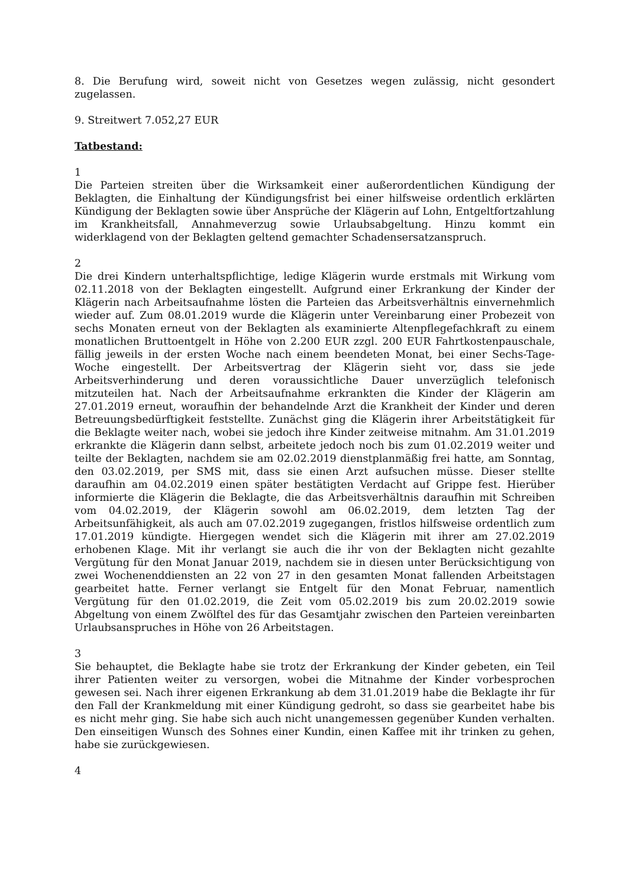8. Die Berufung wird, soweit nicht von Gesetzes wegen zulässig, nicht gesondert zugelassen.
9. Streitwert 7.052,27 EUR
Tatbestand:
1
Die Parteien streiten über die Wirksamkeit einer außerordentlichen Kündigung der Beklagten, die Einhaltung der Kündigungsfrist bei einer hilfsweise ordentlich erklärten Kündigung der Beklagten sowie über Ansprüche der Klägerin auf Lohn, Entgeltfortzahlung im Krankheitsfall, Annahmeverzug sowie Urlaubsabgeltung. Hinzu kommt ein widerklagend von der Beklagten geltend gemachter Schadensersatzanspruch.
2
Die drei Kindern unterhaltspflichtige, ledige Klägerin wurde erstmals mit Wirkung vom 02.11.2018 von der Beklagten eingestellt. Aufgrund einer Erkrankung der Kinder der Klägerin nach Arbeitsaufnahme lösten die Parteien das Arbeitsverhältnis einvernehmlich wieder auf. Zum 08.01.2019 wurde die Klägerin unter Vereinbarung einer Probezeit von sechs Monaten erneut von der Beklagten als examinierte Altenpflegefachkraft zu einem monatlichen Bruttoentgelt in Höhe von 2.200 EUR zzgl. 200 EUR Fahrtkostenpauschale, fällig jeweils in der ersten Woche nach einem beendeten Monat, bei einer Sechs-Tage-Woche eingestellt. Der Arbeitsvertrag der Klägerin sieht vor, dass sie jede Arbeitsverhinderung und deren voraussichtliche Dauer unverzüglich telefonisch mitzuteilen hat. Nach der Arbeitsaufnahme erkrankten die Kinder der Klägerin am 27.01.2019 erneut, woraufhin der behandelnde Arzt die Krankheit der Kinder und deren Betreuungsbedürftigkeit feststellte. Zunächst ging die Klägerin ihrer Arbeitstätigkeit für die Beklagte weiter nach, wobei sie jedoch ihre Kinder zeitweise mitnahm. Am 31.01.2019 erkrankte die Klägerin dann selbst, arbeitete jedoch noch bis zum 01.02.2019 weiter und teilte der Beklagten, nachdem sie am 02.02.2019 dienstplanmäßig frei hatte, am Sonntag, den 03.02.2019, per SMS mit, dass sie einen Arzt aufsuchen müsse. Dieser stellte daraufhin am 04.02.2019 einen später bestätigten Verdacht auf Grippe fest. Hierüber informierte die Klägerin die Beklagte, die das Arbeitsverhältnis daraufhin mit Schreiben vom 04.02.2019, der Klägerin sowohl am 06.02.2019, dem letzten Tag der Arbeitsunfähigkeit, als auch am 07.02.2019 zugegangen, fristlos hilfsweise ordentlich zum 17.01.2019 kündigte. Hiergegen wendet sich die Klägerin mit ihrer am 27.02.2019 erhobenen Klage. Mit ihr verlangt sie auch die ihr von der Beklagten nicht gezahlte Vergütung für den Monat Januar 2019, nachdem sie in diesen unter Berücksichtigung von zwei Wochenenddiensten an 22 von 27 in den gesamten Monat fallenden Arbeitstagen gearbeitet hatte. Ferner verlangt sie Entgelt für den Monat Februar, namentlich Vergütung für den 01.02.2019, die Zeit vom 05.02.2019 bis zum 20.02.2019 sowie Abgeltung von einem Zwölftel des für das Gesamtjahr zwischen den Parteien vereinbarten Urlaubsanspruches in Höhe von 26 Arbeitstagen.
3
Sie behauptet, die Beklagte habe sie trotz der Erkrankung der Kinder gebeten, ein Teil ihrer Patienten weiter zu versorgen, wobei die Mitnahme der Kinder vorbesprochen gewesen sei. Nach ihrer eigenen Erkrankung ab dem 31.01.2019 habe die Beklagte ihr für den Fall der Krankmeldung mit einer Kündigung gedroht, so dass sie gearbeitet habe bis es nicht mehr ging. Sie habe sich auch nicht unangemessen gegenüber Kunden verhalten. Den einseitigen Wunsch des Sohnes einer Kundin, einen Kaffee mit ihr trinken zu gehen, habe sie zurückgewiesen.
4